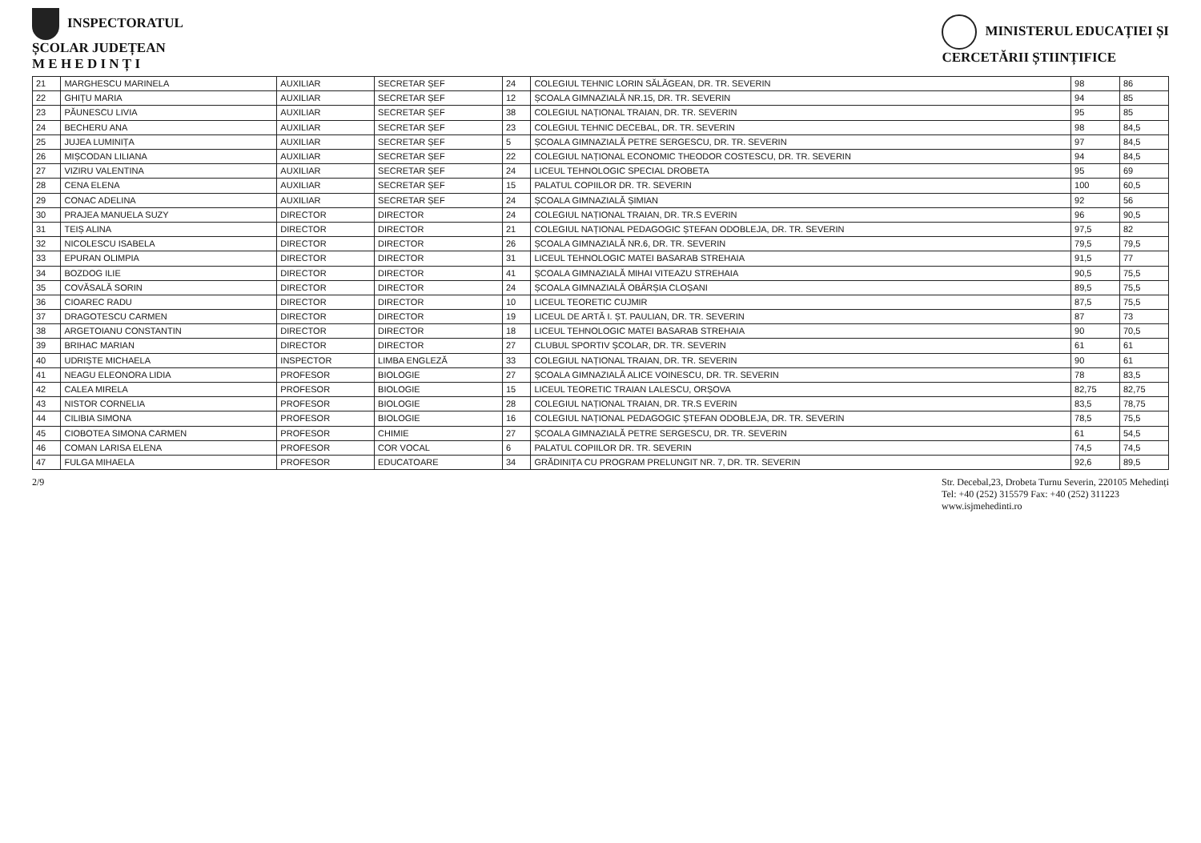INSPECTORATUL
ȘCOLAR JUDEȚEAN
M E H E D I N Ț I
MINISTERUL EDUCAȚIEI ȘI
CERCETĂRII ȘTIINȚIFICE
| 21 | MARGHESCU MARINELA | AUXILIAR | SECRETAR ȘEF | 24 | COLEGIUL TEHNIC LORIN SĂLĂGEAN, DR. TR. SEVERIN | 98 | 86 |
| 22 | GHIȚU MARIA | AUXILIAR | SECRETAR ȘEF | 12 | ȘCOALA GIMNAZIALĂ NR.15, DR. TR. SEVERIN | 94 | 85 |
| 23 | PĂUNESCU LIVIA | AUXILIAR | SECRETAR ȘEF | 38 | COLEGIUL NAȚIONAL TRAIAN, DR. TR. SEVERIN | 95 | 85 |
| 24 | BECHERU ANA | AUXILIAR | SECRETAR ȘEF | 23 | COLEGIUL TEHNIC DECEBAL, DR. TR. SEVERIN | 98 | 84,5 |
| 25 | JUJEA LUMINIȚA | AUXILIAR | SECRETAR ȘEF | 5 | ȘCOALA GIMNAZIALĂ PETRE SERGESCU, DR. TR. SEVERIN | 97 | 84,5 |
| 26 | MIȘCODAN LILIANA | AUXILIAR | SECRETAR ȘEF | 22 | COLEGIUL NAȚIONAL ECONOMIC THEODOR COSTESCU, DR. TR. SEVERIN | 94 | 84,5 |
| 27 | VIZIRU VALENTINA | AUXILIAR | SECRETAR ȘEF | 24 | LICEUL TEHNOLOGIC SPECIAL DROBETA | 95 | 69 |
| 28 | CENA ELENA | AUXILIAR | SECRETAR ȘEF | 15 | PALATUL COPIILOR DR. TR. SEVERIN | 100 | 60,5 |
| 29 | CONAC ADELINA | AUXILIAR | SECRETAR ȘEF | 24 | ȘCOALA GIMNAZIALĂ ȘIMIAN | 92 | 56 |
| 30 | PRAJEA MANUELA SUZY | DIRECTOR | DIRECTOR | 24 | COLEGIUL NAȚIONAL TRAIAN, DR. TR.S EVERIN | 96 | 90,5 |
| 31 | TEIȘ ALINA | DIRECTOR | DIRECTOR | 21 | COLEGIUL NAȚIONAL PEDAGOGIC ȘTEFAN ODOBLEJA, DR. TR. SEVERIN | 97,5 | 82 |
| 32 | NICOLESCU ISABELA | DIRECTOR | DIRECTOR | 26 | ȘCOALA GIMNAZIALĂ NR.6, DR. TR. SEVERIN | 79,5 | 79,5 |
| 33 | EPURAN OLIMPIA | DIRECTOR | DIRECTOR | 31 | LICEUL TEHNOLOGIC MATEI BASARAB STREHAIA | 91,5 | 77 |
| 34 | BOZDOG ILIE | DIRECTOR | DIRECTOR | 41 | ȘCOALA GIMNAZIALĂ MIHAI VITEAZU STREHAIA | 90,5 | 75,5 |
| 35 | COVĂSALĂ SORIN | DIRECTOR | DIRECTOR | 24 | ȘCOALA GIMNAZIALĂ OBÂRȘIA CLOȘANI | 89,5 | 75,5 |
| 36 | CIOAREC RADU | DIRECTOR | DIRECTOR | 10 | LICEUL TEORETIC CUJMIR | 87,5 | 75,5 |
| 37 | DRAGOTESCU CARMEN | DIRECTOR | DIRECTOR | 19 | LICEUL DE ARTĂ I. ȘT. PAULIAN, DR. TR. SEVERIN | 87 | 73 |
| 38 | ARGETOIANU CONSTANTIN | DIRECTOR | DIRECTOR | 18 | LICEUL TEHNOLOGIC MATEI BASARAB STREHAIA | 90 | 70,5 |
| 39 | BRIHAC MARIAN | DIRECTOR | DIRECTOR | 27 | CLUBUL SPORTIV ȘCOLAR, DR. TR. SEVERIN | 61 | 61 |
| 40 | UDRIȘTE MICHAELA | INSPECTOR | LIMBA ENGLEZĂ | 33 | COLEGIUL NAȚIONAL TRAIAN, DR. TR. SEVERIN | 90 | 61 |
| 41 | NEAGU ELEONORA LIDIA | PROFESOR | BIOLOGIE | 27 | ȘCOALA GIMNAZIALĂ ALICE VOINESCU, DR. TR. SEVERIN | 78 | 83,5 |
| 42 | CALEA MIRELA | PROFESOR | BIOLOGIE | 15 | LICEUL TEORETIC TRAIAN LALESCU, ORȘOVA | 82,75 | 82,75 |
| 43 | NISTOR CORNELIA | PROFESOR | BIOLOGIE | 28 | COLEGIUL NAȚIONAL TRAIAN, DR. TR.S EVERIN | 83,5 | 78,75 |
| 44 | CILIBIA SIMONA | PROFESOR | BIOLOGIE | 16 | COLEGIUL NAȚIONAL PEDAGOGIC ȘTEFAN ODOBLEJA, DR. TR. SEVERIN | 78,5 | 75,5 |
| 45 | CIOBOTEA SIMONA CARMEN | PROFESOR | CHIMIE | 27 | ȘCOALA GIMNAZIALĂ PETRE SERGESCU, DR. TR. SEVERIN | 61 | 54,5 |
| 46 | COMAN LARISA ELENA | PROFESOR | COR VOCAL | 6 | PALATUL COPIILOR DR. TR. SEVERIN | 74,5 | 74,5 |
| 47 | FULGA MIHAELA | PROFESOR | EDUCATOARE | 34 | GRĂDINIȚA CU PROGRAM PRELUNGIT NR. 7, DR. TR. SEVERIN | 92,6 | 89,5 |
2/9 Str. Decebal,23, Drobeta Turnu Severin, 220105 Mehedinți
Tel: +40 (252) 315579 Fax: +40 (252) 311223
www.isjmehedinti.ro